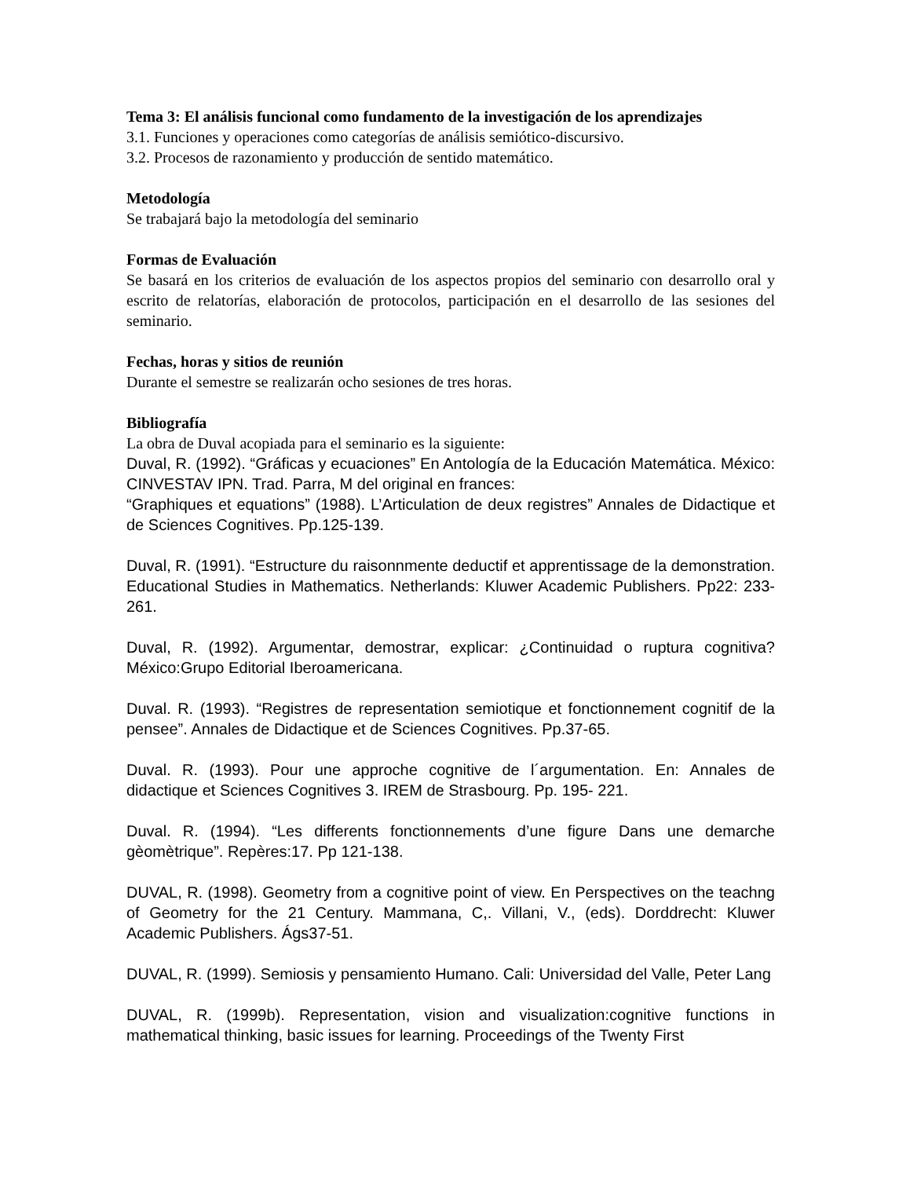Tema 3: El análisis funcional como fundamento de la investigación de los aprendizajes
3.1. Funciones y operaciones como categorías de análisis semiótico-discursivo.
3.2. Procesos de razonamiento y producción de sentido matemático.
Metodología
Se trabajará bajo la metodología del seminario
Formas de Evaluación
Se basará en los criterios de evaluación de los aspectos propios del seminario con desarrollo oral y escrito de relatorías, elaboración de protocolos, participación en el desarrollo de las sesiones del seminario.
Fechas, horas y sitios de reunión
Durante el semestre se realizarán ocho sesiones de tres horas.
Bibliografía
La obra de Duval acopiada para el seminario es la siguiente:
Duval, R. (1992). “Gráficas y ecuaciones” En Antología de la Educación Matemática. México: CINVESTAV IPN. Trad. Parra, M del original en frances:
“Graphiques et equations” (1988). L’Articulation de deux registres” Annales de Didactique et de Sciences Cognitives. Pp.125-139.
Duval, R. (1991). “Estructure du raisonnmente deductif et apprentissage de la demonstration. Educational Studies in Mathematics. Netherlands: Kluwer Academic Publishers. Pp22: 233-261.
Duval, R. (1992). Argumentar, demostrar, explicar: ¿Continuidad o ruptura cognitiva? México:Grupo Editorial Iberoamericana.
Duval. R. (1993). “Registres de representation semiotique et fonctionnement cognitif de la pensee”. Annales de Didactique et de Sciences Cognitives. Pp.37-65.
Duval. R. (1993). Pour une approche cognitive de l´argumentation. En: Annales de didactique et Sciences Cognitives 3. IREM de Strasbourg. Pp. 195- 221.
Duval. R. (1994). “Les differents fonctionnements d’une figure Dans une demarche gèomètrique”. Repères:17. Pp 121-138.
DUVAL, R. (1998). Geometry from a cognitive point of view. En Perspectives on the teachng of Geometry for the 21 Century. Mammana, C,. Villani, V., (eds). Dorddrecht: Kluwer Academic Publishers. Ágs37-51.
DUVAL, R. (1999). Semiosis y pensamiento Humano. Cali: Universidad del Valle, Peter Lang
DUVAL, R. (1999b). Representation, vision and visualization:cognitive functions in mathematical thinking, basic issues for learning. Proceedings of the Twenty First